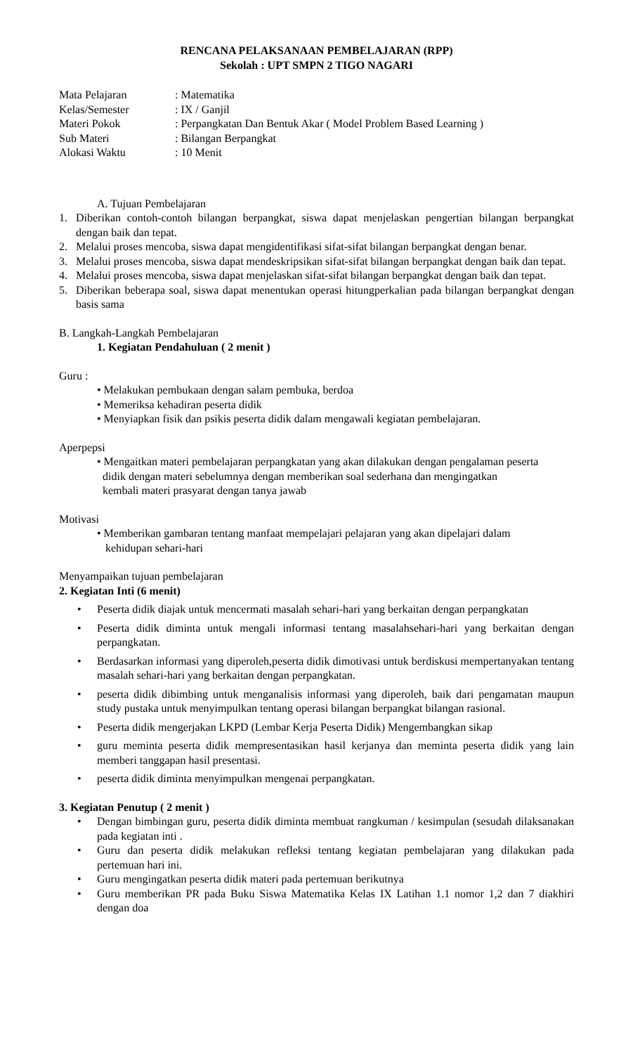RENCANA PELAKSANAAN PEMBELAJARAN (RPP)
Sekolah : UPT SMPN 2 TIGO NAGARI
| Mata Pelajaran | : Matematika |
| Kelas/Semester | : IX / Ganjil |
| Materi Pokok | : Perpangkatan Dan Bentuk Akar ( Model Problem Based Learning ) |
| Sub Materi | : Bilangan Berpangkat |
| Alokasi Waktu | : 10 Menit |
A. Tujuan Pembelajaran
1. Diberikan contoh-contoh bilangan berpangkat, siswa dapat menjelaskan pengertian bilangan berpangkat dengan baik dan tepat.
2. Melalui proses mencoba, siswa dapat mengidentifikasi sifat-sifat bilangan berpangkat dengan benar.
3. Melalui proses mencoba, siswa dapat mendeskripsikan sifat-sifat bilangan berpangkat dengan baik dan tepat.
4. Melalui proses mencoba, siswa dapat menjelaskan sifat-sifat bilangan berpangkat dengan baik dan tepat.
5. Diberikan beberapa soal, siswa dapat menentukan operasi hitungperkalian pada bilangan berpangkat dengan basis sama
B. Langkah-Langkah Pembelajaran
1. Kegiatan Pendahuluan ( 2 menit )
Guru :
• Melakukan pembukaan dengan salam pembuka, berdoa
• Memeriksa kehadiran peserta didik
• Menyiapkan fisik dan psikis peserta didik dalam mengawali kegiatan pembelajaran.
Aperpepsi
• Mengaitkan materi pembelajaran perpangkatan yang akan dilakukan dengan pengalaman peserta
didik dengan materi sebelumnya dengan memberikan soal sederhana dan mengingatkan
kembali materi prasyarat dengan tanya jawab
Motivasi
• Memberikan gambaran tentang manfaat mempelajari pelajaran yang akan dipelajari dalam
kehidupan sehari-hari
Menyampaikan tujuan pembelajaran
2. Kegiatan Inti (6 menit)
• Peserta didik diajak untuk mencermati masalah sehari-hari yang berkaitan dengan perpangkatan
• Peserta didik diminta untuk mengali informasi tentang masalahsehari-hari yang berkaitan dengan perpangkatan.
• Berdasarkan informasi yang diperoleh,peserta didik dimotivasi untuk berdiskusi mempertanyakan tentang masalah sehari-hari yang berkaitan dengan perpangkatan.
• peserta didik dibimbing untuk menganalisis informasi yang diperoleh, baik dari pengamatan maupun study pustaka untuk menyimpulkan tentang operasi bilangan berpangkat bilangan rasional.
• Peserta didik mengerjakan LKPD (Lembar Kerja Peserta Didik) Mengembangkan sikap
• guru meminta peserta didik mempresentasikan hasil kerjanya dan meminta peserta didik yang lain memberi tanggapan hasil presentasi.
• peserta didik diminta menyimpulkan mengenai perpangkatan.
3. Kegiatan Penutup ( 2 menit )
• Dengan bimbingan guru, peserta didik diminta membuat rangkuman / kesimpulan (sesudah dilaksanakan pada kegiatan inti .
• Guru dan peserta didik melakukan refleksi tentang kegiatan pembelajaran yang dilakukan pada pertemuan hari ini.
• Guru mengingatkan peserta didik materi pada pertemuan berikutnya
• Guru memberikan PR pada Buku Siswa Matematika Kelas IX Latihan 1.1 nomor 1,2 dan 7 diakhiri dengan doa